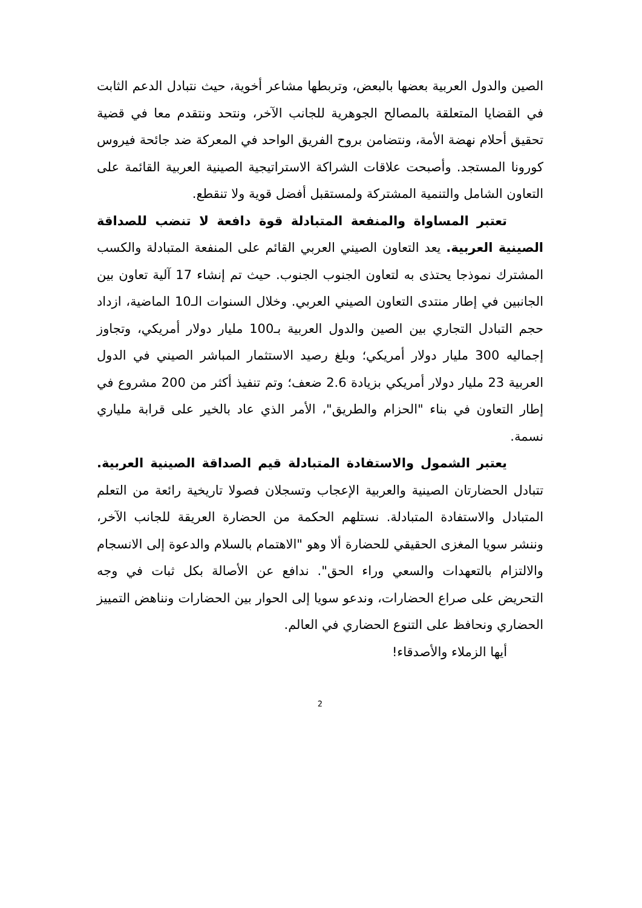الصين والدول العربية بعضها بالبعض، وتربطها مشاعر أخوية، حيث نتبادل الدعم الثابت في القضايا المتعلقة بالمصالح الجوهرية للجانب الآخر، ونتحد ونتقدم معا في قضية تحقيق أحلام نهضة الأمة، ونتضامن بروح الفريق الواحد في المعركة ضد جائحة فيروس كورونا المستجد. وأصبحت علاقات الشراكة الاستراتيجية الصينية العربية القائمة على التعاون الشامل والتنمية المشتركة ولمستقبل أفضل قوية ولا تنقطع.
تعتبر المساواة والمنفعة المتبادلة قوة دافعة لا تنضب للصداقة الصينية العربية. يعد التعاون الصيني العربي القائم على المنفعة المتبادلة والكسب المشترك نموذجا يحتذى به لتعاون الجنوب الجنوب. حيث تم إنشاء 17 آلية تعاون بين الجانبين في إطار منتدى التعاون الصيني العربي. وخلال السنوات الـ10 الماضية، ازداد حجم التبادل التجاري بين الصين والدول العربية بـ100 مليار دولار أمريكي، وتجاوز إجماليه 300 مليار دولار أمريكي؛ وبلغ رصيد الاستثمار المباشر الصيني في الدول العربية 23 مليار دولار أمريكي بزيادة 2.6 ضعف؛ وتم تنفيذ أكثر من 200 مشروع في إطار التعاون في بناء "الحزام والطريق"، الأمر الذي عاد بالخير على قرابة ملياري نسمة.
يعتبر الشمول والاستفادة المتبادلة قيم الصداقة الصينية العربية. تتبادل الحضارتان الصينية والعربية الإعجاب وتسجلان فصولا تاريخية رائعة من التعلم المتبادل والاستفادة المتبادلة. نستلهم الحكمة من الحضارة العريقة للجانب الآخر، وننشر سويا المغزى الحقيقي للحضارة ألا وهو "الاهتمام بالسلام والدعوة إلى الانسجام والالتزام بالتعهدات والسعي وراء الحق". ندافع عن الأصالة بكل ثبات في وجه التحريض على صراع الحضارات، وندعو سويا إلى الحوار بين الحضارات ونناهض التمييز الحضاري ونحافظ على التنوع الحضاري في العالم.
أيها الزملاء والأصدقاء!
2